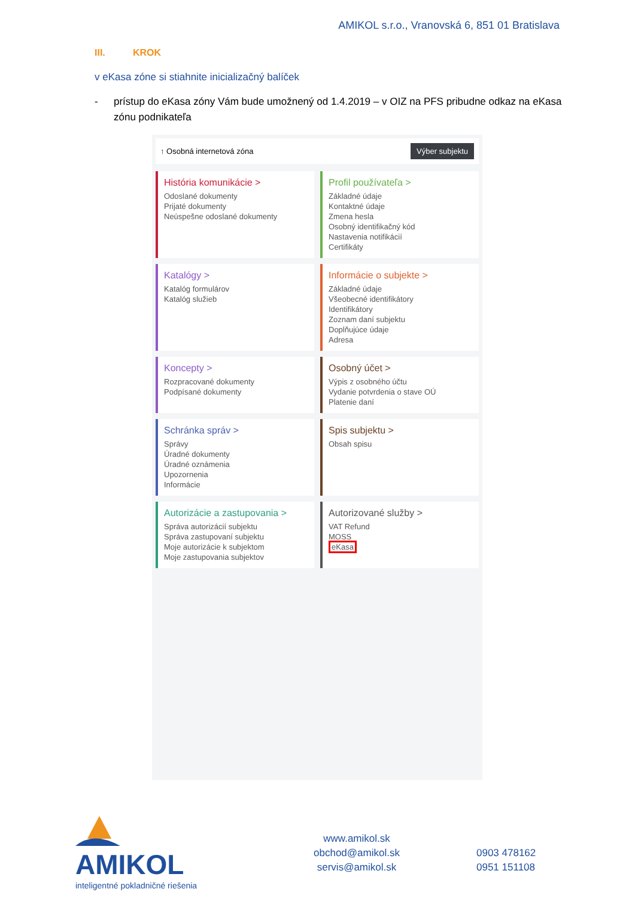AMIKOL s.r.o., Vranovská 6, 851 01 Bratislava
III. KROK
v eKasa zóne si stiahnite inicializačný balíček
- prístup do eKasa zóny Vám bude umožnený od 1.4.2019 – v OIZ na PFS pribudne odkaz na eKasa zónu podnikateľa
↑ Osobná internetová zóna Výber subjektu
História komunikácie >
Odoslané dokumenty
Prijaté dokumenty
Neúspešne odoslané dokumenty
Profil používateľa >
Základné údaje
Kontaktné údaje
Zmena hesla
Osobný identifikačný kód
Nastavenia notifikácií
Certifikáty
Katalógy >
Katalóg formulárov
Katalóg služieb
Informácie o subjekte >
Základné údaje
Všeobecné identifikátory
Identifikátory
Zoznam daní subjektu
Doplňujúce údaje
Adresa
Koncepty >
Rozpracované dokumenty
Podpísané dokumenty
Osobný účet >
Výpis z osobného účtu
Vydanie potvrdenia o stave OÚ
Platenie daní
Schránka správ >
Správy
Úradné dokumenty
Úradné oznámenia
Upozornenia
Informácie
Spis subjektu >
Obsah spisu
Autorizácie a zastupovania >
Správa autorizácií subjektu
Správa zastupovaní subjektu
Moje autorizácie k subjektom
Moje zastupovania subjektov
Autorizované služby >
VAT Refund
MOSS
eKasa
AMIKOL
inteligentné pokladničné riešenia
www.amikol.sk
obchod@amikol.sk
servis@amikol.sk
0903 478162
0951 151108